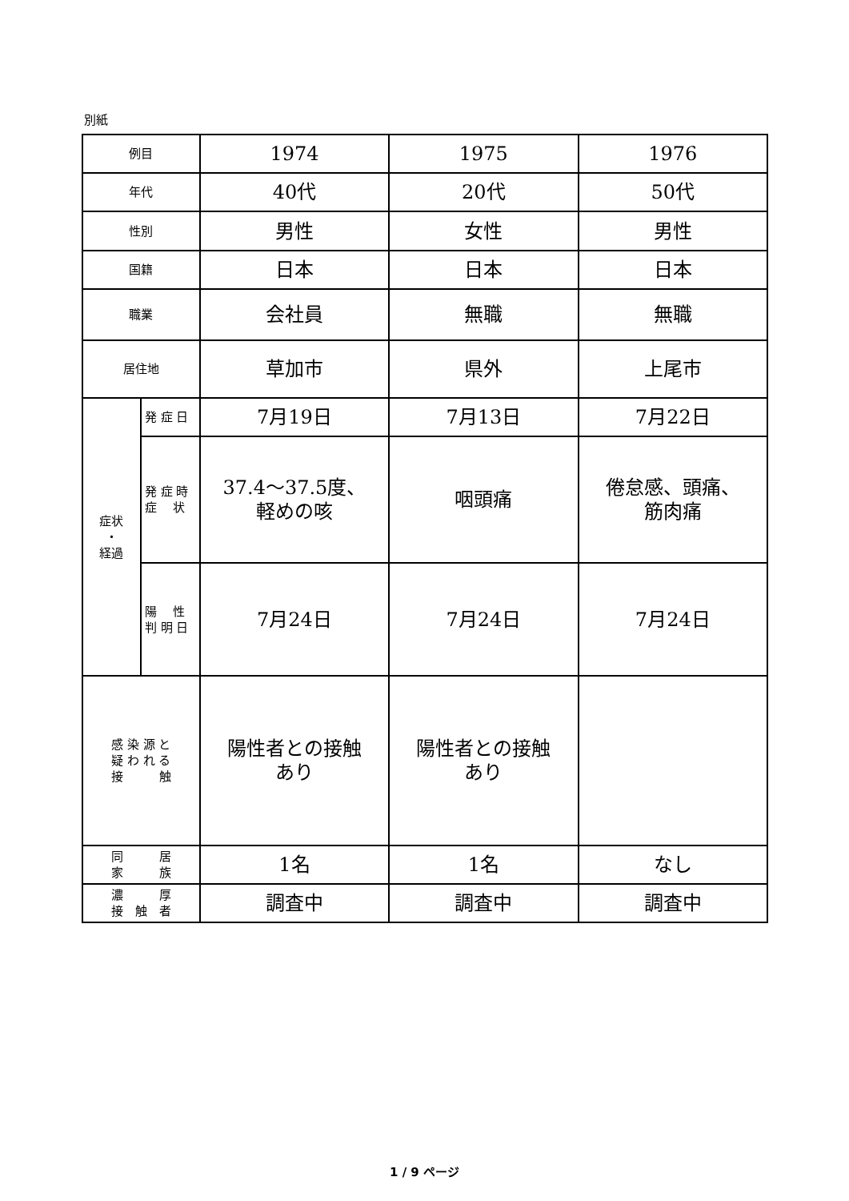別紙
| 例目 | | 1974 | 1975 | 1976 |
| 年代 | | 40代 | 20代 | 50代 |
| 性別 | | 男性 | 女性 | 男性 |
| 国籍 | | 日本 | 日本 | 日本 |
| 職業 | | 会社員 | 無職 | 無職 |
| 居住地 | | 草加市 | 県外 | 上尾市 |
| 症状 ・ 経過 | 発 症 日 | 7月19日 | 7月13日 | 7月22日 |
| | 発 症 時 症 状 | 37.4～37.5度、 軽めの咳 | 咽頭痛 | 倦怠感、頭痛、 筋肉痛 |
| | 陽 性 判 明 日 | 7月24日 | 7月24日 | 7月24日 |
| 感 染 源 と 疑 わ れ る 接 触 | | 陽性者との接触 あり | 陽性者との接触 あり | |
| 同 居 家 族 | | 1名 | 1名 | なし |
| 濃 厚 接 触 者 | | 調査中 | 調査中 | 調査中 |
1 / 9 ページ